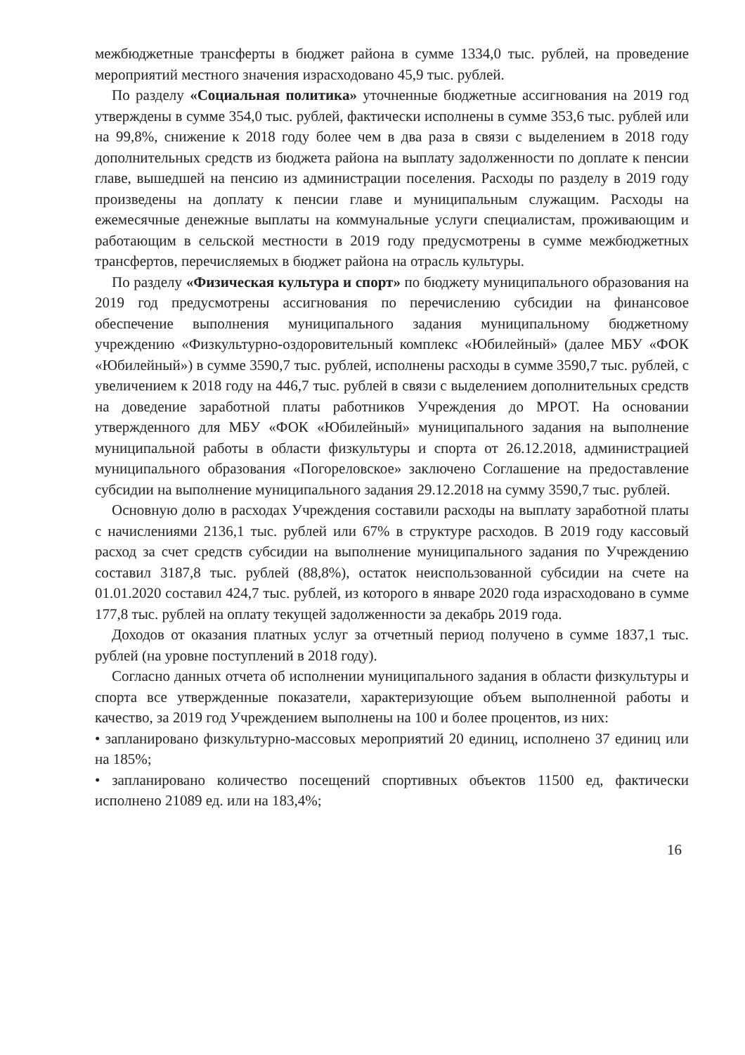межбюджетные трансферты в бюджет района в сумме 1334,0 тыс. рублей, на проведение мероприятий местного значения израсходовано 45,9 тыс. рублей.
По разделу «Социальная политика» уточненные бюджетные ассигнования на 2019 год утверждены в сумме 354,0 тыс. рублей, фактически исполнены в сумме 353,6 тыс. рублей или на 99,8%, снижение к 2018 году более чем в два раза в связи с выделением в 2018 году дополнительных средств из бюджета района на выплату задолженности по доплате к пенсии главе, вышедшей на пенсию из администрации поселения. Расходы по разделу в 2019 году произведены на доплату к пенсии главе и муниципальным служащим. Расходы на ежемесячные денежные выплаты на коммунальные услуги специалистам, проживающим и работающим в сельской местности в 2019 году предусмотрены в сумме межбюджетных трансфертов, перечисляемых в бюджет района на отрасль культуры.
По разделу «Физическая культура и спорт» по бюджету муниципального образования на 2019 год предусмотрены ассигнования по перечислению субсидии на финансовое обеспечение выполнения муниципального задания муниципальному бюджетному учреждению «Физкультурно-оздоровительный комплекс «Юбилейный» (далее МБУ «ФОК «Юбилейный») в сумме 3590,7 тыс. рублей, исполнены расходы в сумме 3590,7 тыс. рублей, с увеличением к 2018 году на 446,7 тыс. рублей в связи с выделением дополнительных средств на доведение заработной платы работников Учреждения до МРОТ. На основании утвержденного для МБУ «ФОК «Юбилейный» муниципального задания на выполнение муниципальной работы в области физкультуры и спорта от 26.12.2018, администрацией муниципального образования «Погореловское» заключено Соглашение на предоставление субсидии на выполнение муниципального задания 29.12.2018 на сумму 3590,7 тыс. рублей.
Основную долю в расходах Учреждения составили расходы на выплату заработной платы с начислениями 2136,1 тыс. рублей или 67% в структуре расходов. В 2019 году кассовый расход за счет средств субсидии на выполнение муниципального задания по Учреждению составил 3187,8 тыс. рублей (88,8%), остаток неиспользованной субсидии на счете на 01.01.2020 составил 424,7 тыс. рублей, из которого в январе 2020 года израсходовано в сумме 177,8 тыс. рублей на оплату текущей задолженности за декабрь 2019 года.
Доходов от оказания платных услуг за отчетный период получено в сумме 1837,1 тыс. рублей (на уровне поступлений в 2018 году).
Согласно данных отчета об исполнении муниципального задания в области физкультуры и спорта все утвержденные показатели, характеризующие объем выполненной работы и качество, за 2019 год Учреждением выполнены на 100 и более процентов, из них:
• запланировано физкультурно-массовых мероприятий 20 единиц, исполнено 37 единиц или на 185%;
• запланировано количество посещений спортивных объектов 11500 ед, фактически исполнено 21089 ед. или на 183,4%;
16